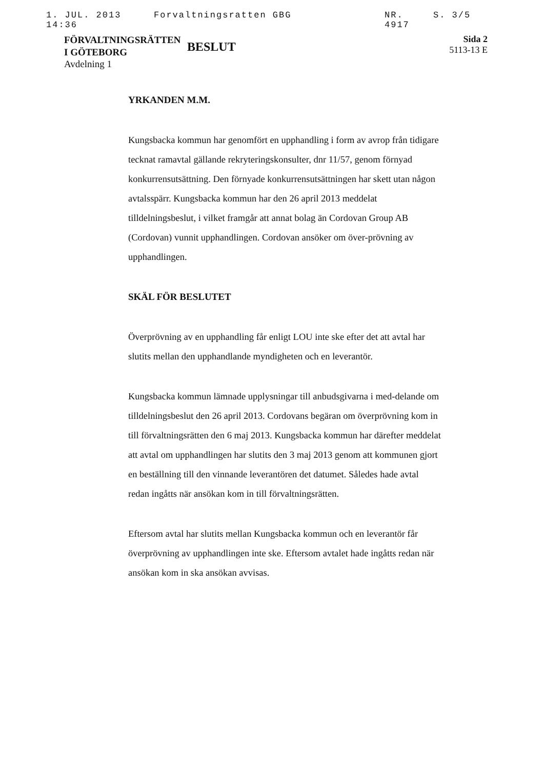1. JUL. 2013 14:36 Forvaltningsratten GBG NR. 4917 S. 3/5
FÖRVALTNINGSRÄTTEN
I GÖTEBORG
Avdelning 1
BESLUT
Sida 2
5113-13 E
YRKANDEN M.M.
Kungsbacka kommun har genomfört en upphandling i form av avrop från tidigare tecknat ramavtal gällande rekryteringskonsulter, dnr 11/57, genom förnyad konkurrensutsättning. Den förnyade konkurrensutsättningen har skett utan någon avtalsspärr. Kungsbacka kommun har den 26 april 2013 meddelat tilldelningsbeslut, i vilket framgår att annat bolag än Cordovan Group AB (Cordovan) vunnit upphandlingen. Cordovan ansöker om över-prövning av upphandlingen.
SKÄL FÖR BESLUTET
Överprövning av en upphandling får enligt LOU inte ske efter det att avtal har slutits mellan den upphandlande myndigheten och en leverantör.
Kungsbacka kommun lämnade upplysningar till anbudsgivarna i med-delande om tilldelningsbeslut den 26 april 2013. Cordovans begäran om överprövning kom in till förvaltningsrätten den 6 maj 2013. Kungsbacka kommun har därefter meddelat att avtal om upphandlingen har slutits den 3 maj 2013 genom att kommunen gjort en beställning till den vinnande leverantören det datumet. Således hade avtal redan ingåtts när ansökan kom in till förvaltningsrätten.
Eftersom avtal har slutits mellan Kungsbacka kommun och en leverantör får överprövning av upphandlingen inte ske. Eftersom avtalet hade ingåtts redan när ansökan kom in ska ansökan avvisas.